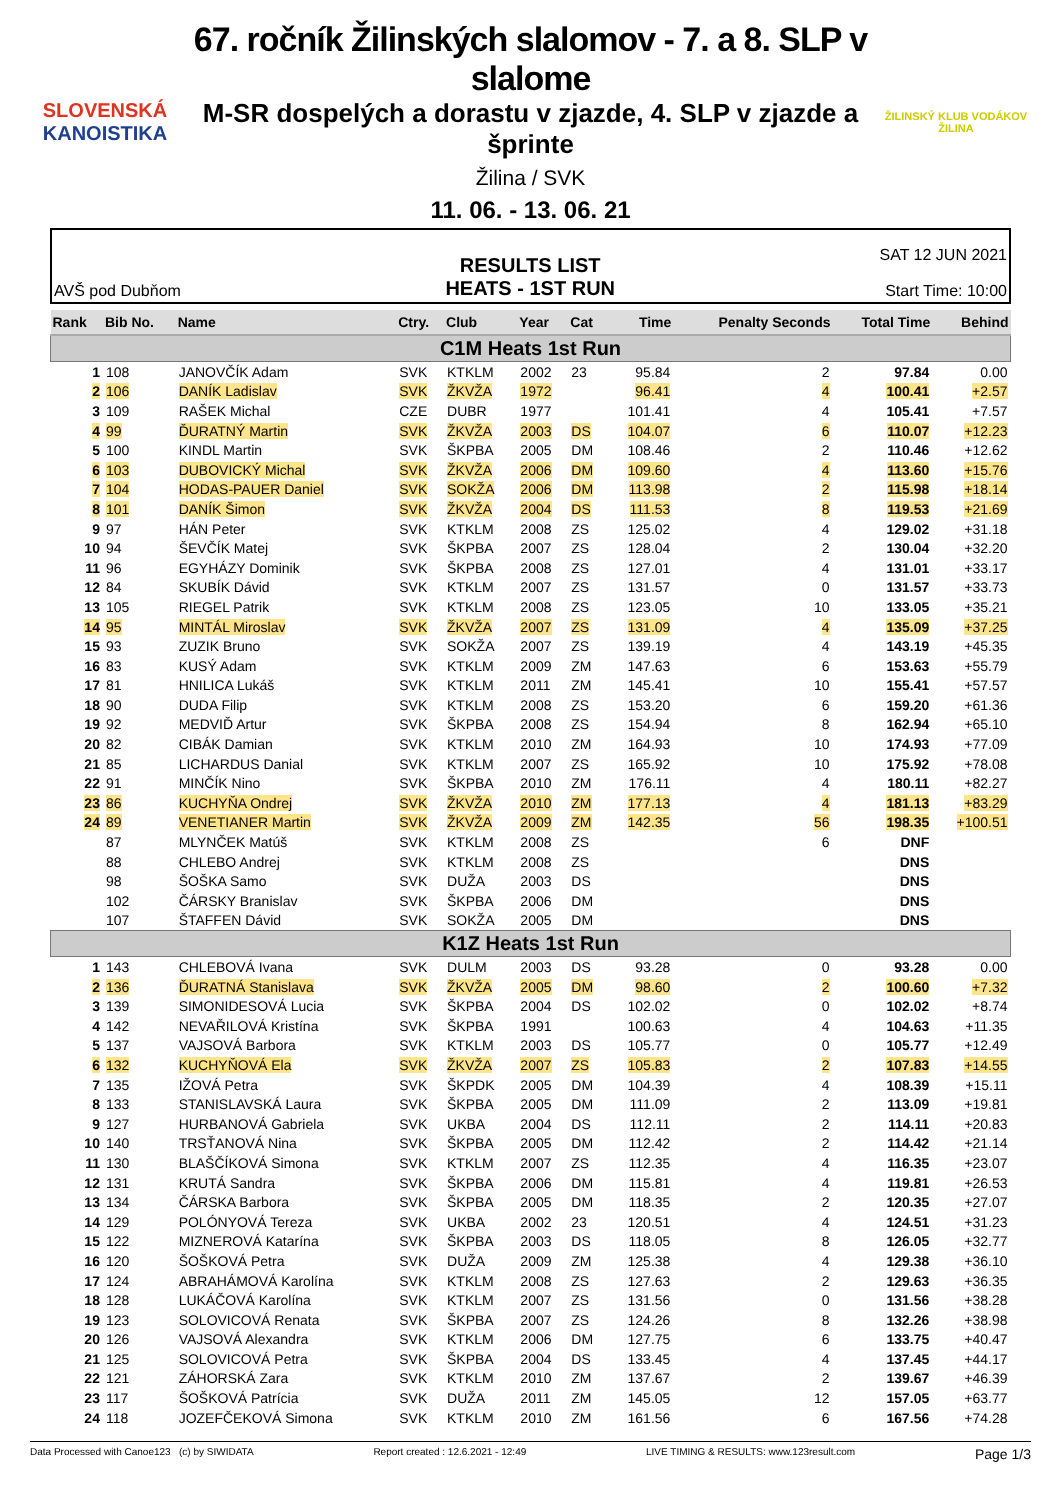SLOVENSKÁ
KANOISTIKA
67. ročník Žilinských slalomov - 7. a 8. SLP v slalome
M-SR dospelých a dorastu v zjazde, 4. SLP v zjazde a šprinte
Žilina / SVK
11. 06. - 13. 06. 21
ŽILINSKÝ KLUB VODÁKOV
ŽILINA
AVŠ pod Dubňom
RESULTS LIST
HEATS - 1ST RUN
SAT 12 JUN 2021
Start Time: 10:00
| Rank | Bib No. | Name | Ctry. | Club | Year | Cat | Time | Penalty Seconds | Total Time | Behind |
| --- | --- | --- | --- | --- | --- | --- | --- | --- | --- | --- |
| C1M Heats 1st Run | | | | | | | | | | |
| 1 | 108 | JANOVČÍK Adam | SVK | KTKLM | 2002 | 23 | 95.84 | 2 | 97.84 | 0.00 |
| 2 | 106 | DANÍK Ladislav | SVK | ŽKVŽA | 1972 | | 96.41 | 4 | 100.41 | +2.57 |
| 3 | 109 | RAŠEK Michal | CZE | DUBR | 1977 | | 101.41 | 4 | 105.41 | +7.57 |
| 4 | 99 | ĎURATNÝ Martin | SVK | ŽKVŽA | 2003 | DS | 104.07 | 6 | 110.07 | +12.23 |
| 5 | 100 | KINDL Martin | SVK | ŠKPBA | 2005 | DM | 108.46 | 2 | 110.46 | +12.62 |
| 6 | 103 | DUBOVICKÝ Michal | SVK | ŽKVŽA | 2006 | DM | 109.60 | 4 | 113.60 | +15.76 |
| 7 | 104 | HODAS-PAUER Daniel | SVK | SOKŽA | 2006 | DM | 113.98 | 2 | 115.98 | +18.14 |
| 8 | 101 | DANÍK Šimon | SVK | ŽKVŽA | 2004 | DS | 111.53 | 8 | 119.53 | +21.69 |
| 9 | 97 | HÁN Peter | SVK | KTKLM | 2008 | ZS | 125.02 | 4 | 129.02 | +31.18 |
| 10 | 94 | ŠEVČÍK Matej | SVK | ŠKPBA | 2007 | ZS | 128.04 | 2 | 130.04 | +32.20 |
| 11 | 96 | EGYHÁZY Dominik | SVK | ŠKPBA | 2008 | ZS | 127.01 | 4 | 131.01 | +33.17 |
| 12 | 84 | SKUBÍK Dávid | SVK | KTKLM | 2007 | ZS | 131.57 | 0 | 131.57 | +33.73 |
| 13 | 105 | RIEGEL Patrik | SVK | KTKLM | 2008 | ZS | 123.05 | 10 | 133.05 | +35.21 |
| 14 | 95 | MINTÁL Miroslav | SVK | ŽKVŽA | 2007 | ZS | 131.09 | 4 | 135.09 | +37.25 |
| 15 | 93 | ZUZIK Bruno | SVK | SOKŽA | 2007 | ZS | 139.19 | 4 | 143.19 | +45.35 |
| 16 | 83 | KUSÝ Adam | SVK | KTKLM | 2009 | ZM | 147.63 | 6 | 153.63 | +55.79 |
| 17 | 81 | HNILICA Lukáš | SVK | KTKLM | 2011 | ZM | 145.41 | 10 | 155.41 | +57.57 |
| 18 | 90 | DUDA Filip | SVK | KTKLM | 2008 | ZS | 153.20 | 6 | 159.20 | +61.36 |
| 19 | 92 | MEDVIĎ Artur | SVK | ŠKPBA | 2008 | ZS | 154.94 | 8 | 162.94 | +65.10 |
| 20 | 82 | CIBÁK Damian | SVK | KTKLM | 2010 | ZM | 164.93 | 10 | 174.93 | +77.09 |
| 21 | 85 | LICHARDUS Danial | SVK | KTKLM | 2007 | ZS | 165.92 | 10 | 175.92 | +78.08 |
| 22 | 91 | MINČÍK Nino | SVK | ŠKPBA | 2010 | ZM | 176.11 | 4 | 180.11 | +82.27 |
| 23 | 86 | KUCHYŇA Ondrej | SVK | ŽKVŽA | 2010 | ZM | 177.13 | 4 | 181.13 | +83.29 |
| 24 | 89 | VENETIANER Martin | SVK | ŽKVŽA | 2009 | ZM | 142.35 | 56 | 198.35 | +100.51 |
| | 87 | MLYNČEK Matúš | SVK | KTKLM | 2008 | ZS | | 6 | DNF | |
| | 88 | CHLEBO Andrej | SVK | KTKLM | 2008 | ZS | | | DNS | |
| | 98 | ŠOŠKA Samo | SVK | DUŽA | 2003 | DS | | | DNS | |
| | 102 | ČÁRSKY Branislav | SVK | ŠKPBA | 2006 | DM | | | DNS | |
| | 107 | ŠTAFFEN Dávid | SVK | SOKŽA | 2005 | DM | | | DNS | |
| K1Z Heats 1st Run | | | | | | | | | | |
| 1 | 143 | CHLEBOVÁ Ivana | SVK | DULM | 2003 | DS | 93.28 | 0 | 93.28 | 0.00 |
| 2 | 136 | ĎURATNÁ Stanislava | SVK | ŽKVŽA | 2005 | DM | 98.60 | 2 | 100.60 | +7.32 |
| 3 | 139 | SIMONIDESOVÁ Lucia | SVK | ŠKPBA | 2004 | DS | 102.02 | 0 | 102.02 | +8.74 |
| 4 | 142 | NEVAŘILOVÁ Kristína | SVK | ŠKPBA | 1991 | | 100.63 | 4 | 104.63 | +11.35 |
| 5 | 137 | VAJSOVÁ Barbora | SVK | KTKLM | 2003 | DS | 105.77 | 0 | 105.77 | +12.49 |
| 6 | 132 | KUCHYŇOVÁ Ela | SVK | ŽKVŽA | 2007 | ZS | 105.83 | 2 | 107.83 | +14.55 |
| 7 | 135 | IŽOVÁ Petra | SVK | ŠKPDK | 2005 | DM | 104.39 | 4 | 108.39 | +15.11 |
| 8 | 133 | STANISLAVSKÁ Laura | SVK | ŠKPBA | 2005 | DM | 111.09 | 2 | 113.09 | +19.81 |
| 9 | 127 | HURBANOVÁ Gabriela | SVK | UKBA | 2004 | DS | 112.11 | 2 | 114.11 | +20.83 |
| 10 | 140 | TRSŤANOVÁ Nina | SVK | ŠKPBA | 2005 | DM | 112.42 | 2 | 114.42 | +21.14 |
| 11 | 130 | BLAŠČÍKOVÁ Simona | SVK | KTKLM | 2007 | ZS | 112.35 | 4 | 116.35 | +23.07 |
| 12 | 131 | KRUTÁ Sandra | SVK | ŠKPBA | 2006 | DM | 115.81 | 4 | 119.81 | +26.53 |
| 13 | 134 | ČÁRSKA Barbora | SVK | ŠKPBA | 2005 | DM | 118.35 | 2 | 120.35 | +27.07 |
| 14 | 129 | POLÓNYOVÁ Tereza | SVK | UKBA | 2002 | 23 | 120.51 | 4 | 124.51 | +31.23 |
| 15 | 122 | MIZNEROVÁ Katarína | SVK | ŠKPBA | 2003 | DS | 118.05 | 8 | 126.05 | +32.77 |
| 16 | 120 | ŠOŠKOVÁ Petra | SVK | DUŽA | 2009 | ZM | 125.38 | 4 | 129.38 | +36.10 |
| 17 | 124 | ABRAHÁMOVÁ Karolína | SVK | KTKLM | 2008 | ZS | 127.63 | 2 | 129.63 | +36.35 |
| 18 | 128 | LUKÁČOVÁ Karolína | SVK | KTKLM | 2007 | ZS | 131.56 | 0 | 131.56 | +38.28 |
| 19 | 123 | SOLOVICOVÁ Renata | SVK | ŠKPBA | 2007 | ZS | 124.26 | 8 | 132.26 | +38.98 |
| 20 | 126 | VAJSOVÁ Alexandra | SVK | KTKLM | 2006 | DM | 127.75 | 6 | 133.75 | +40.47 |
| 21 | 125 | SOLOVICOVÁ Petra | SVK | ŠKPBA | 2004 | DS | 133.45 | 4 | 137.45 | +44.17 |
| 22 | 121 | ZÁHORSKÁ Zara | SVK | KTKLM | 2010 | ZM | 137.67 | 2 | 139.67 | +46.39 |
| 23 | 117 | ŠOŠKOVÁ Patrícia | SVK | DUŽA | 2011 | ZM | 145.05 | 12 | 157.05 | +63.77 |
| 24 | 118 | JOZEFČEKOVÁ Simona | SVK | KTKLM | 2010 | ZM | 161.56 | 6 | 167.56 | +74.28 |
Data Processed with Canoe123 (c) by SIWIDATA Report created : 12.6.2021 - 12:49 LIVE TIMING & RESULTS: www.123result.com Page 1/3